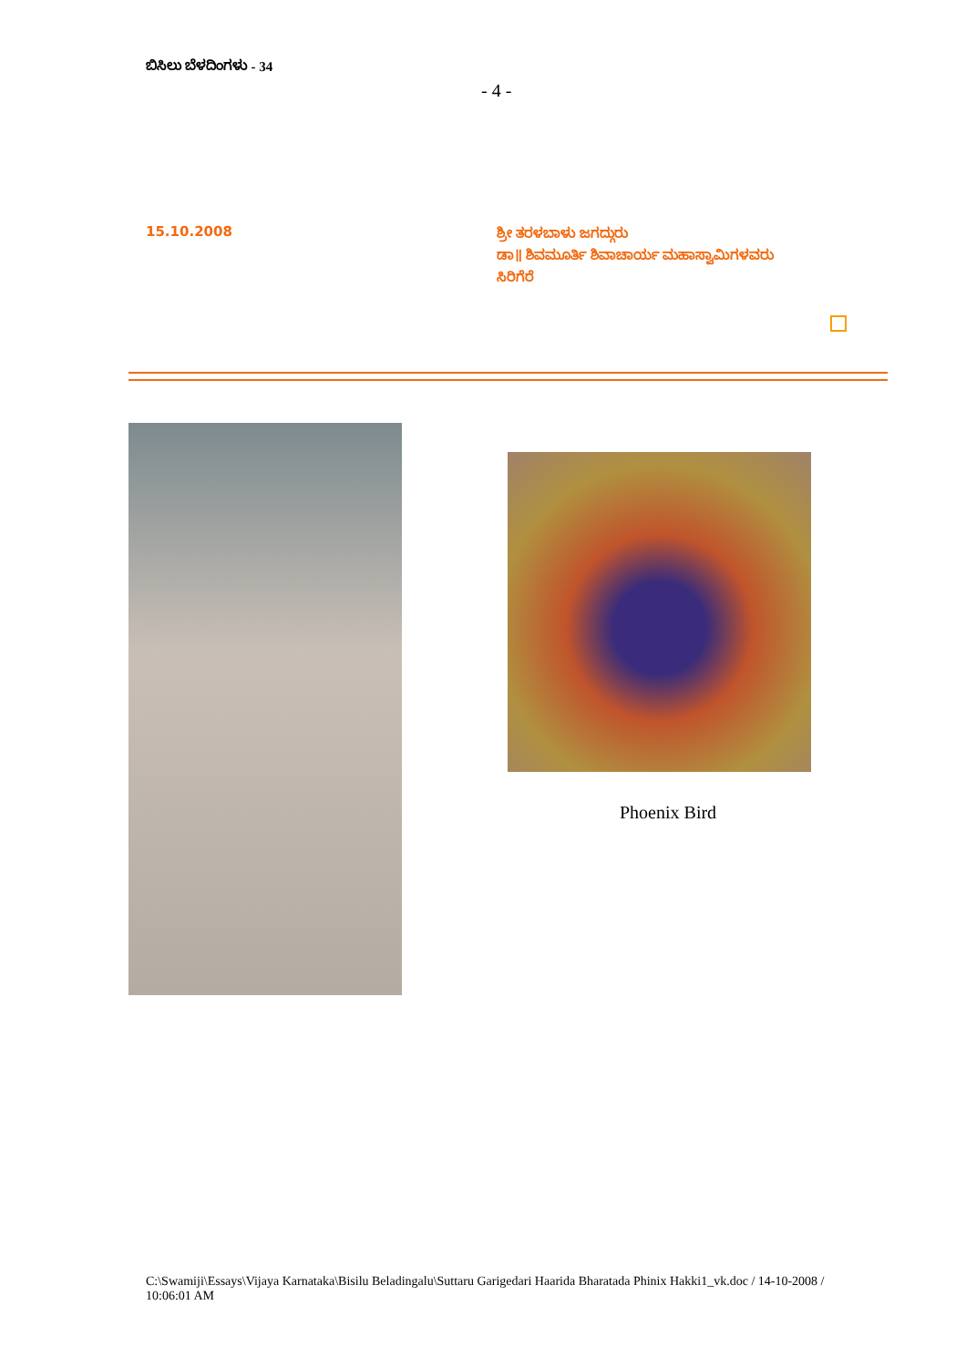ಬಿಸಿಲು ಬೆಳದಿಂಗಳು - 34
- 4 -
15.10.2008
ಶ್ರೀ ತರಳಬಾಳು ಜಗದ್ಗುರು
ಡಾ॥ ಶಿವಮೂರ್ತಿ ಶಿವಾಚಾರ್ಯ ಮಹಾಸ್ವಾಮಿಗಳವರು
ಸಿರಿಗೆರೆ
Phoenix Bird
C:\Swamiji\Essays\Vijaya Karnataka\Bisilu Beladingalu\Suttaru Garigedari Haarida Bharatada Phinix Hakki1_vk.doc / 14-10-2008 / 10:06:01 AM